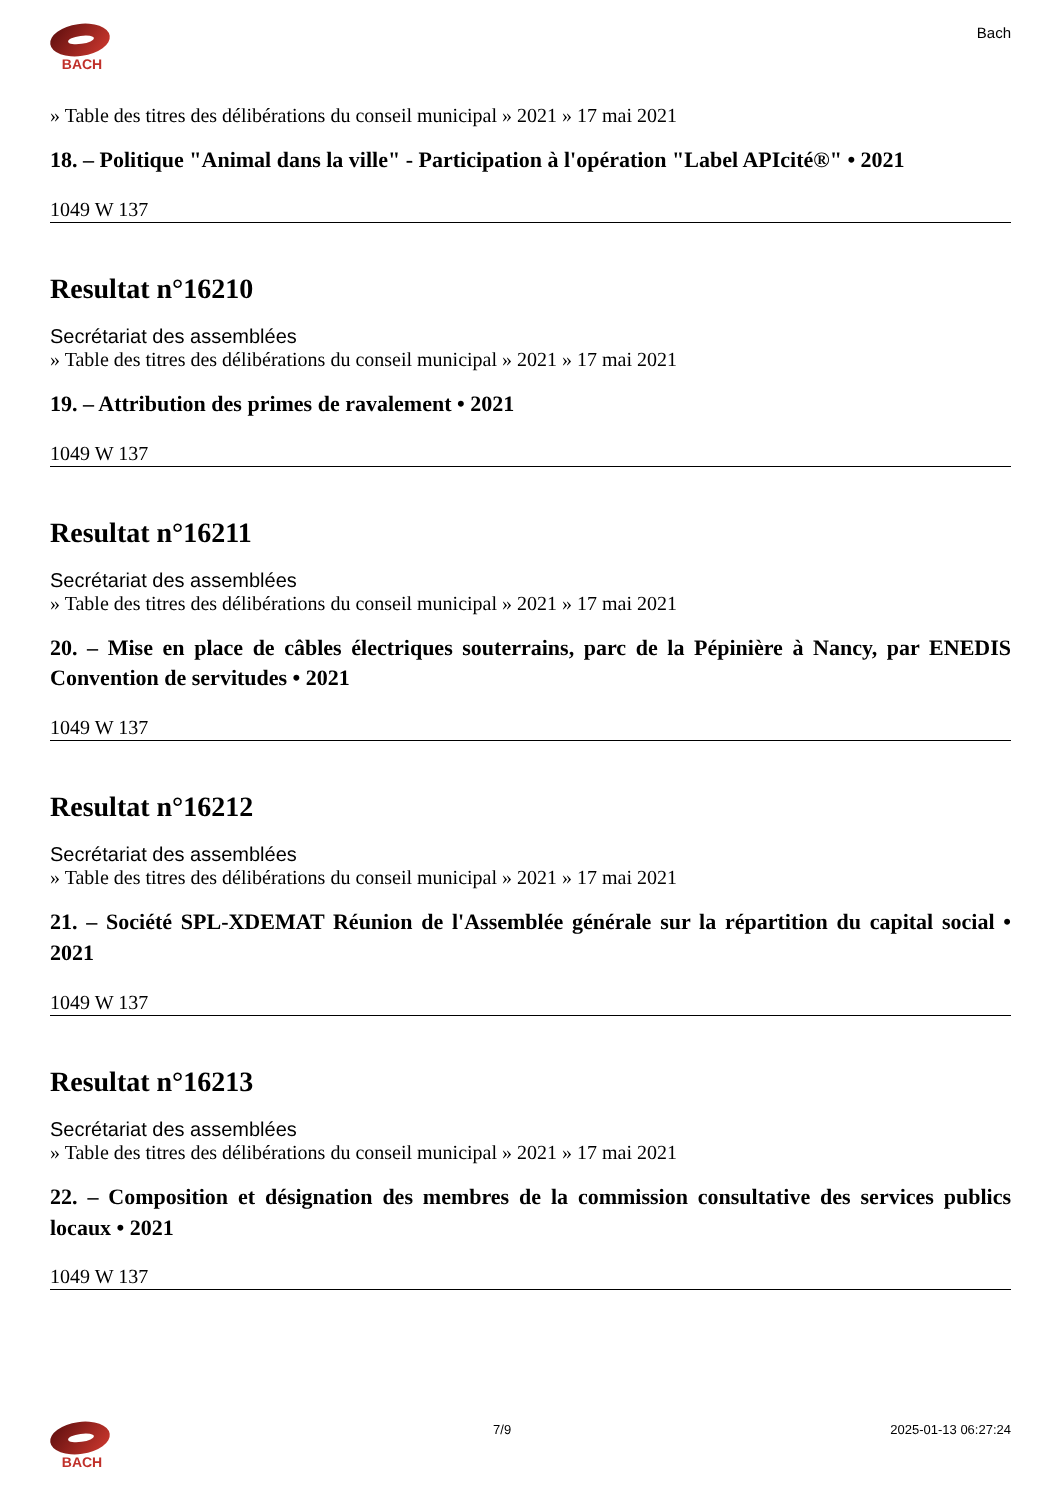BACH Bach
» Table des titres des délibérations du conseil municipal » 2021 » 17 mai 2021
18. – Politique "Animal dans la ville" - Participation à l'opération "Label APIcité®" • 2021
1049 W 137
Resultat n°16210
Secrétariat des assemblées
» Table des titres des délibérations du conseil municipal » 2021 » 17 mai 2021
19. – Attribution des primes de ravalement • 2021
1049 W 137
Resultat n°16211
Secrétariat des assemblées
» Table des titres des délibérations du conseil municipal » 2021 » 17 mai 2021
20. – Mise en place de câbles électriques souterrains, parc de la Pépinière à Nancy, par ENEDIS Convention de servitudes • 2021
1049 W 137
Resultat n°16212
Secrétariat des assemblées
» Table des titres des délibérations du conseil municipal » 2021 » 17 mai 2021
21. – Société SPL-XDEMAT Réunion de l'Assemblée générale sur la répartition du capital social • 2021
1049 W 137
Resultat n°16213
Secrétariat des assemblées
» Table des titres des délibérations du conseil municipal » 2021 » 17 mai 2021
22. – Composition et désignation des membres de la commission consultative des services publics locaux • 2021
1049 W 137
BACH 7/9 2025-01-13 06:27:24